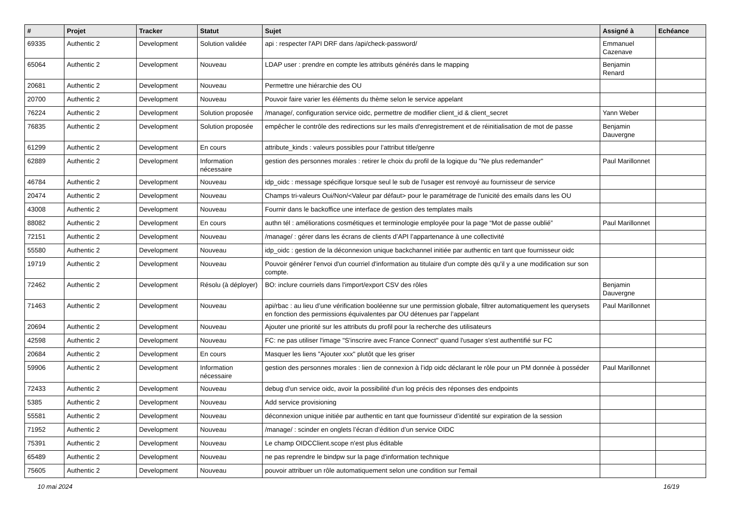| # | Projet | Tracker | Statut | Sujet | Assigné à | Echéance |
| --- | --- | --- | --- | --- | --- | --- |
| 69335 | Authentic 2 | Development | Solution validée | api : respecter l'API DRF dans /api/check-password/ | Emmanuel Cazenave | |
| 65064 | Authentic 2 | Development | Nouveau | LDAP user : prendre en compte les attributs générés dans le mapping | Benjamin Renard | |
| 20681 | Authentic 2 | Development | Nouveau | Permettre une hiérarchie des OU | | |
| 20700 | Authentic 2 | Development | Nouveau | Pouvoir faire varier les éléments du thème selon le service appelant | | |
| 76224 | Authentic 2 | Development | Solution proposée | /manage/, configuration service oidc, permettre de modifier client_id & client_secret | Yann Weber | |
| 76835 | Authentic 2 | Development | Solution proposée | empêcher le contrôle des redirections sur les mails d'enregistrement et de réinitialisation de mot de passe | Benjamin Dauvergne | |
| 61299 | Authentic 2 | Development | En cours | attribute_kinds : valeurs possibles pour l’attribut title/genre | | |
| 62889 | Authentic 2 | Development | Information nécessaire | gestion des personnes morales : retirer le choix du profil de la logique du "Ne plus redemander" | Paul Marillonnet | |
| 46784 | Authentic 2 | Development | Nouveau | idp_oidc : message spécifique lorsque seul le sub de l'usager est renvoyé au fournisseur de service | | |
| 20474 | Authentic 2 | Development | Nouveau | Champs tri-valeurs Oui/Non/<Valeur par défaut> pour le paramétrage de l'unicité des emails dans les OU | | |
| 43008 | Authentic 2 | Development | Nouveau | Fournir dans le backoffice une interface de gestion des templates mails | | |
| 88082 | Authentic 2 | Development | En cours | authn tél : améliorations cosmétiques et terminologie employée pour la page “Mot de passe oublié” | Paul Marillonnet | |
| 72151 | Authentic 2 | Development | Nouveau | /manage/ : gérer dans les écrans de clients d’API l’appartenance à une collectivité | | |
| 55580 | Authentic 2 | Development | Nouveau | idp_oidc : gestion de la déconnexion unique backchannel initiée par authentic en tant que fournisseur oidc | | |
| 19719 | Authentic 2 | Development | Nouveau | Pouvoir générer l'envoi d'un courriel d'information au titulaire d'un compte dès qu'il y a une modification sur son compte. | | |
| 72462 | Authentic 2 | Development | Résolu (à déployer) | BO: inclure courriels dans l'import/export CSV des rôles | Benjamin Dauvergne | |
| 71463 | Authentic 2 | Development | Nouveau | api/rbac : au lieu d’une vérification booléenne sur une permission globale, filtrer automatiquement les querysets en fonction des permissions équivalentes par OU détenues par l’appelant | Paul Marillonnet | |
| 20694 | Authentic 2 | Development | Nouveau | Ajouter une priorité sur les attributs du profil pour la recherche des utilisateurs | | |
| 42598 | Authentic 2 | Development | Nouveau | FC: ne pas utiliser l'image "S'inscrire avec France Connect" quand l'usager s'est authentifié sur FC | | |
| 20684 | Authentic 2 | Development | En cours | Masquer les liens "Ajouter xxx" plutôt que les griser | | |
| 59906 | Authentic 2 | Development | Information nécessaire | gestion des personnes morales : lien de connexion à l’idp oidc déclarant le rôle pour un PM donnée à posséder | Paul Marillonnet | |
| 72433 | Authentic 2 | Development | Nouveau | debug d'un service oidc, avoir la possibilité d'un log précis des réponses des endpoints | | |
| 5385 | Authentic 2 | Development | Nouveau | Add service provisioning | | |
| 55581 | Authentic 2 | Development | Nouveau | déconnexion unique initiée par authentic en tant que fournisseur d’identité sur expiration de la session | | |
| 71952 | Authentic 2 | Development | Nouveau | /manage/ : scinder en onglets l’écran d’édition d’un service OIDC | | |
| 75391 | Authentic 2 | Development | Nouveau | Le champ OIDCClient.scope n'est plus éditable | | |
| 65489 | Authentic 2 | Development | Nouveau | ne pas reprendre le bindpw sur la page d'information technique | | |
| 75605 | Authentic 2 | Development | Nouveau | pouvoir attribuer un rôle automatiquement selon une condition sur l'email | | |
10 mai 2024 16/19